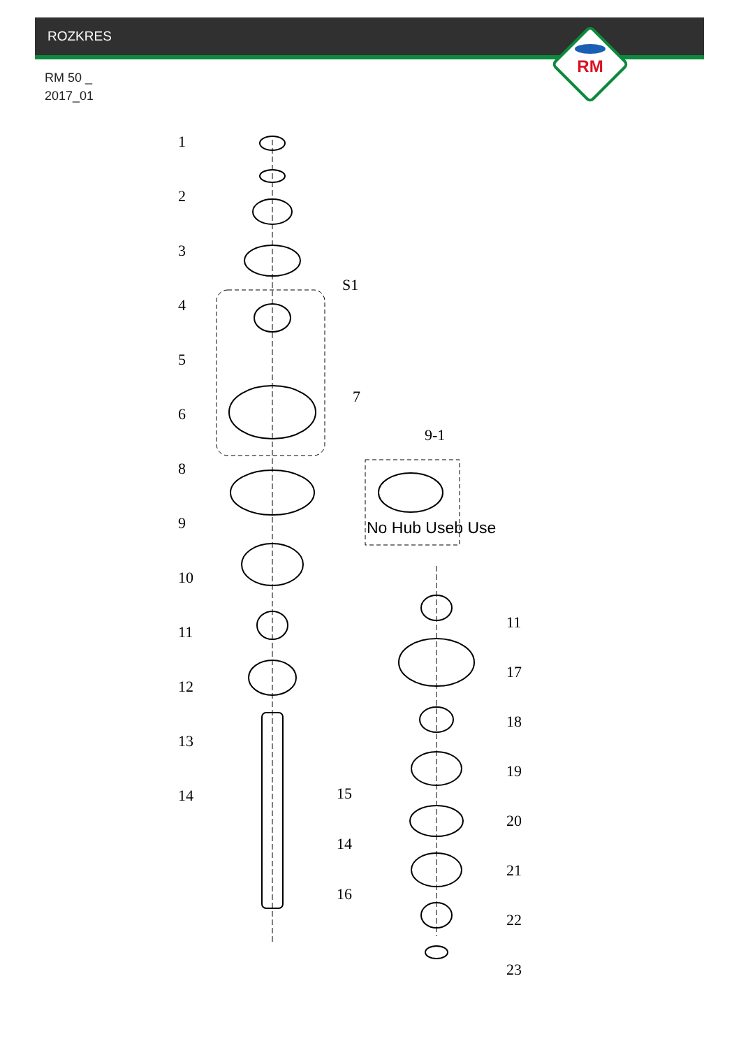ROZKRES
RM 50 _
2017_01
RM
No Hub Useb Use
1
2
3
4
5
6
8
9
10
11
12
13
14
S1
7
9-1
15
14
16
11
17
18
19
20
21
22
23